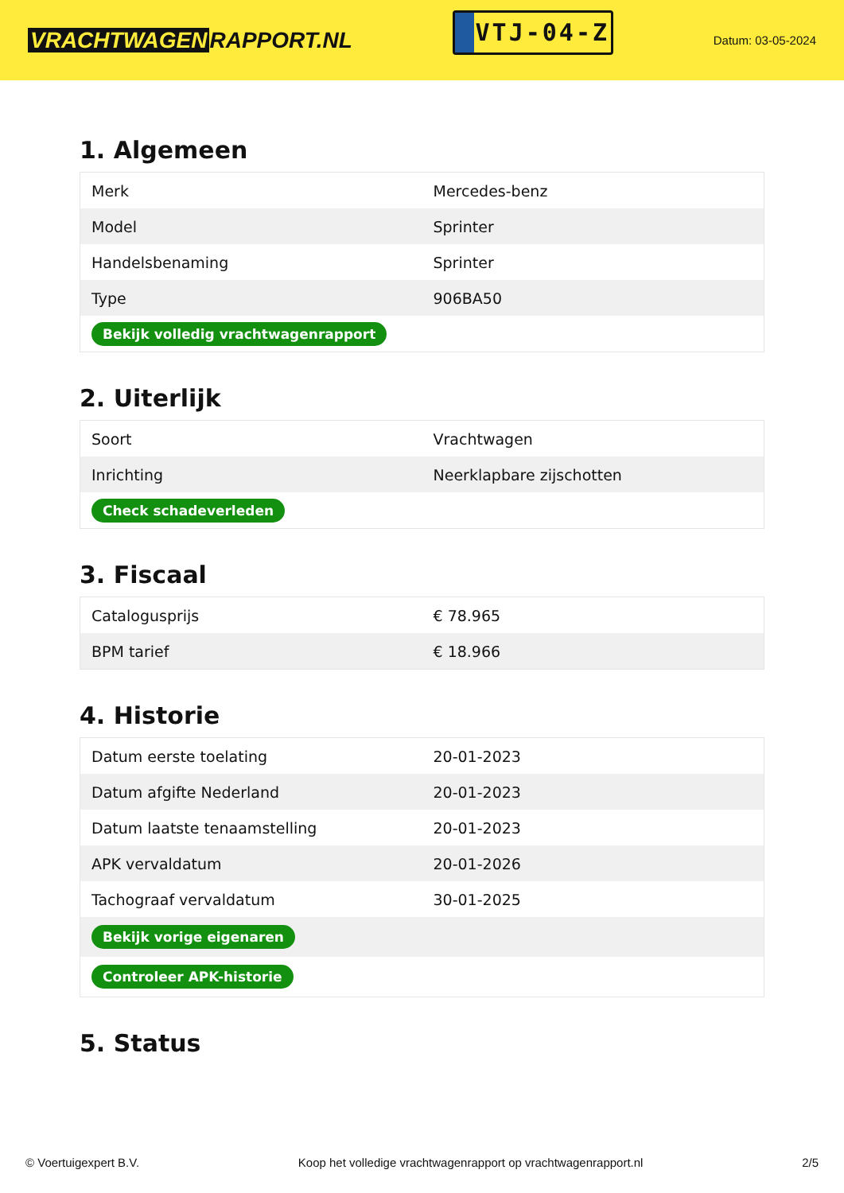VRACHTWAGEN RAPPORT.NL
VTJ-04-Z
Datum: 03-05-2024
1. Algemeen
| Merk | Mercedes-benz |
| Model | Sprinter |
| Handelsbenaming | Sprinter |
| Type | 906BA50 |
| Bekijk volledig vrachtwagenrapport | |
2. Uiterlijk
| Soort | Vrachtwagen |
| Inrichting | Neerklapbare zijschotten |
| Check schadeverleden | |
3. Fiscaal
| Catalogusprijs | € 78.965 |
| BPM tarief | € 18.966 |
4. Historie
| Datum eerste toelating | 20-01-2023 |
| Datum afgifte Nederland | 20-01-2023 |
| Datum laatste tenaamstelling | 20-01-2023 |
| APK vervaldatum | 20-01-2026 |
| Tachograaf vervaldatum | 30-01-2025 |
| Bekijk vorige eigenaren | |
| Controleer APK-historie | |
5. Status
© Voertuigexpert B.V. Koop het volledige vrachtwagenrapport op vrachtwagenrapport.nl 2/5